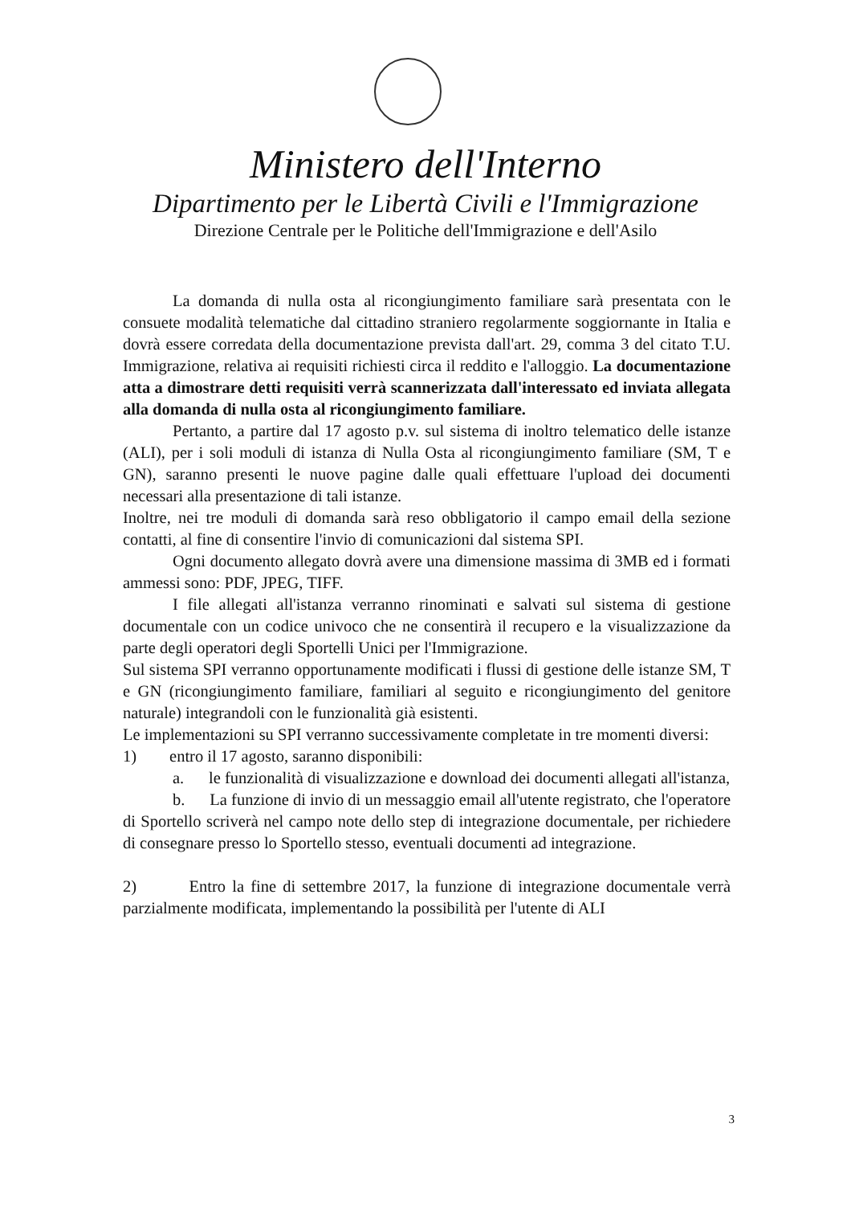Ministero dell'Interno
Dipartimento per le Libertà Civili e l'Immigrazione
Direzione Centrale per le Politiche dell'Immigrazione e dell'Asilo
La domanda di nulla osta al ricongiungimento familiare sarà presentata con le consuete modalità telematiche dal cittadino straniero regolarmente soggiornante in Italia e dovrà essere corredata della documentazione prevista dall'art. 29, comma 3 del citato T.U. Immigrazione, relativa ai requisiti richiesti circa il reddito e l'alloggio. La documentazione atta a dimostrare detti requisiti verrà scannerizzata dall'interessato ed inviata allegata alla domanda di nulla osta al ricongiungimento familiare.
Pertanto, a partire dal 17 agosto p.v. sul sistema di inoltro telematico delle istanze (ALI), per i soli moduli di istanza di Nulla Osta al ricongiungimento familiare (SM, T e GN), saranno presenti le nuove pagine dalle quali effettuare l'upload dei documenti necessari alla presentazione di tali istanze.
Inoltre, nei tre moduli di domanda sarà reso obbligatorio il campo email della sezione contatti, al fine di consentire l'invio di comunicazioni dal sistema SPI.
Ogni documento allegato dovrà avere una dimensione massima di 3MB ed i formati ammessi sono: PDF, JPEG, TIFF.
I file allegati all'istanza verranno rinominati e salvati sul sistema di gestione documentale con un codice univoco che ne consentirà il recupero e la visualizzazione da parte degli operatori degli Sportelli Unici per l'Immigrazione.
Sul sistema SPI verranno opportunamente modificati i flussi di gestione delle istanze SM, T e GN (ricongiungimento familiare, familiari al seguito e ricongiungimento del genitore naturale) integrandoli con le funzionalità già esistenti.
Le implementazioni su SPI verranno successivamente completate in tre momenti diversi:
1) entro il 17 agosto, saranno disponibili:
a. le funzionalità di visualizzazione e download dei documenti allegati all'istanza,
b. La funzione di invio di un messaggio email all'utente registrato, che l'operatore di Sportello scriverà nel campo note dello step di integrazione documentale, per richiedere di consegnare presso lo Sportello stesso, eventuali documenti ad integrazione.
2) Entro la fine di settembre 2017, la funzione di integrazione documentale verrà parzialmente modificata, implementando la possibilità per l'utente di ALI
3